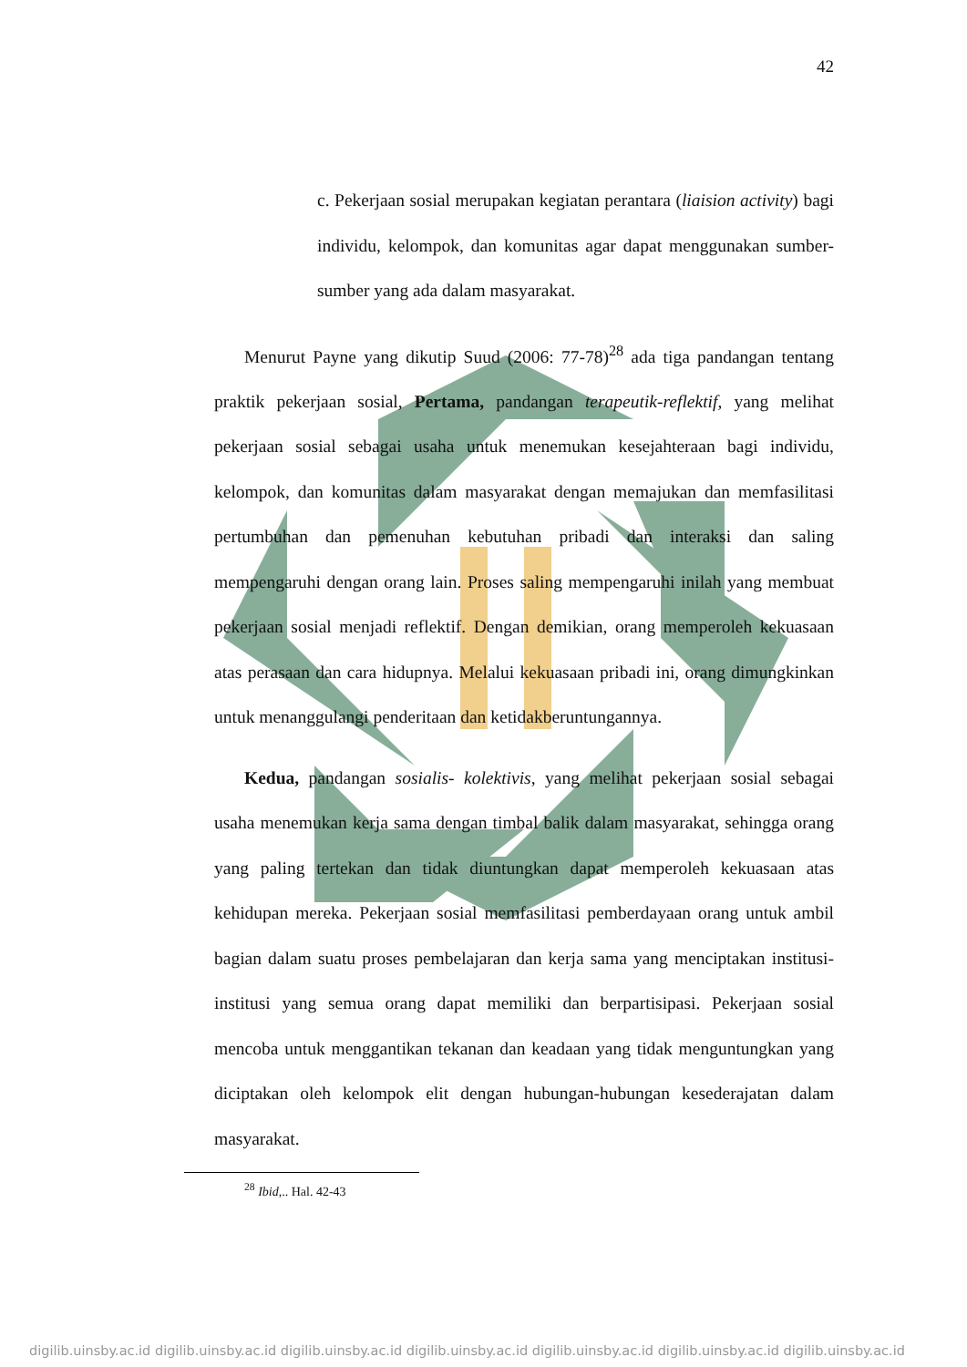42
c. Pekerjaan sosial merupakan kegiatan perantara (liaision activity) bagi individu, kelompok, dan komunitas agar dapat menggunakan sumber-sumber yang ada dalam masyarakat.
Menurut Payne yang dikutip Suud (2006: 77-78)<sup>28</sup> ada tiga pandangan tentang praktik pekerjaan sosial, Pertama, pandangan terapeutik-reflektif, yang melihat pekerjaan sosial sebagai usaha untuk menemukan kesejahteraan bagi individu, kelompok, dan komunitas dalam masyarakat dengan memajukan dan memfasilitasi pertumbuhan dan pemenuhan kebutuhan pribadi dan interaksi dan saling mempengaruhi dengan orang lain. Proses saling mempengaruhi inilah yang membuat pekerjaan sosial menjadi reflektif. Dengan demikian, orang memperoleh kekuasaan atas perasaan dan cara hidupnya. Melalui kekuasaan pribadi ini, orang dimungkinkan untuk menanggulangi penderitaan dan ketidakberuntungannya.
Kedua, pandangan sosialis- kolektivis, yang melihat pekerjaan sosial sebagai usaha menemukan kerja sama dengan timbal balik dalam masyarakat, sehingga orang yang paling tertekan dan tidak diuntungkan dapat memperoleh kekuasaan atas kehidupan mereka. Pekerjaan sosial memfasilitasi pemberdayaan orang untuk ambil bagian dalam suatu proses pembelajaran dan kerja sama yang menciptakan institusi-institusi yang semua orang dapat memiliki dan berpartisipasi. Pekerjaan sosial mencoba untuk menggantikan tekanan dan keadaan yang tidak menguntungkan yang diciptakan oleh kelompok elit dengan hubungan-hubungan kesederajatan dalam masyarakat.
<sup>28</sup> Ibid,.. Hal. 42-43
digilib.uinsby.ac.id digilib.uinsby.ac.id digilib.uinsby.ac.id digilib.uinsby.ac.id digilib.uinsby.ac.id digilib.uinsby.ac.id digilib.uinsby.ac.id